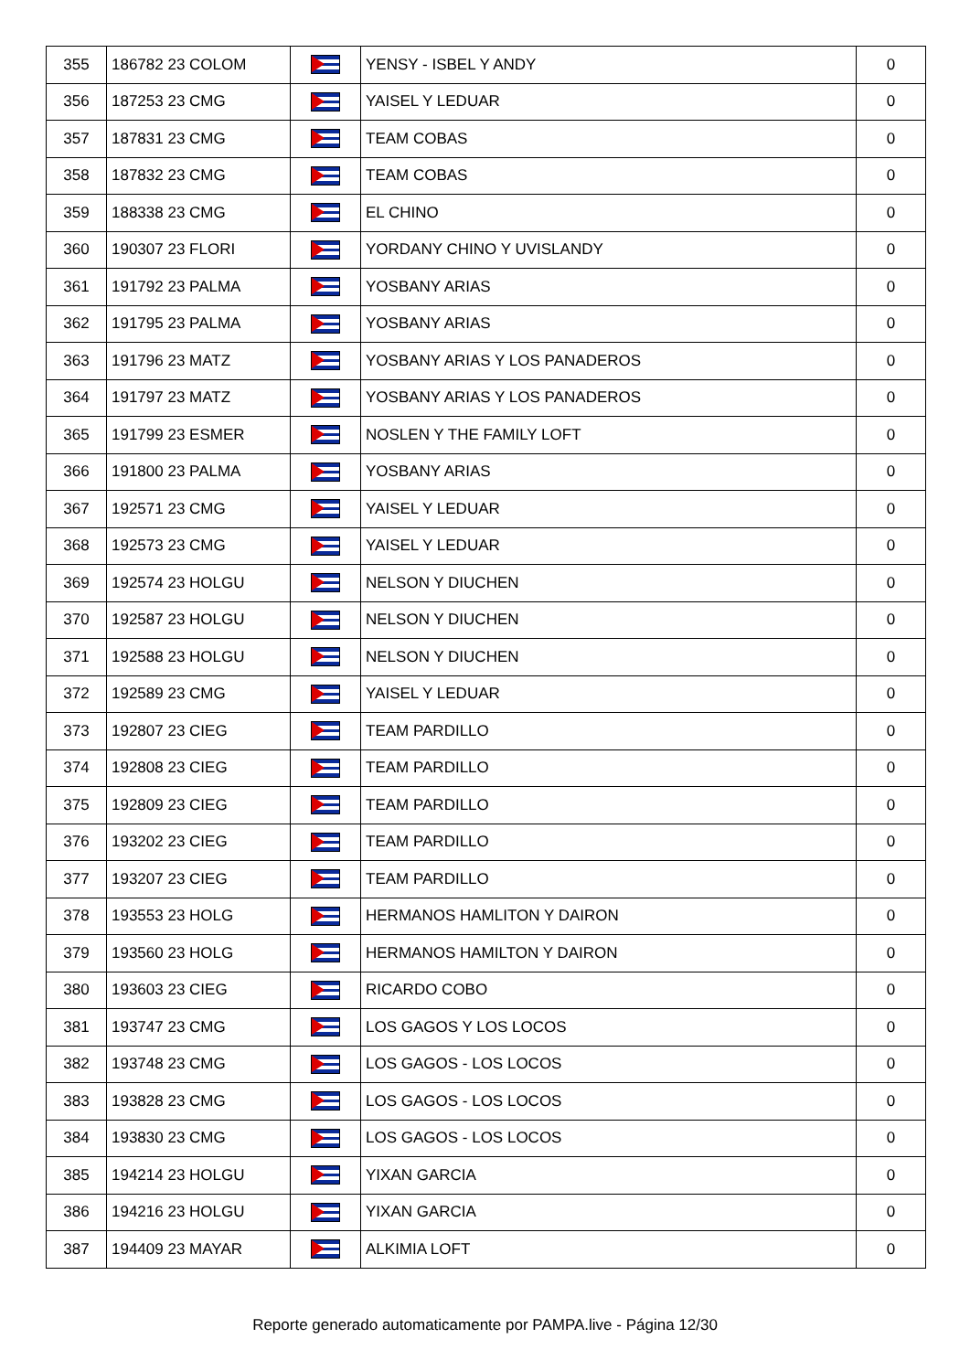| 355 | 186782 23 COLOM | | YENSY - ISBEL Y ANDY | 0 |
| 356 | 187253 23 CMG | | YAISEL Y LEDUAR | 0 |
| 357 | 187831 23 CMG | | TEAM COBAS | 0 |
| 358 | 187832 23 CMG | | TEAM COBAS | 0 |
| 359 | 188338 23 CMG | | EL CHINO | 0 |
| 360 | 190307 23 FLORI | | YORDANY CHINO Y UVISLANDY | 0 |
| 361 | 191792 23 PALMA | | YOSBANY ARIAS | 0 |
| 362 | 191795 23 PALMA | | YOSBANY ARIAS | 0 |
| 363 | 191796 23 MATZ | | YOSBANY ARIAS Y LOS PANADEROS | 0 |
| 364 | 191797 23 MATZ | | YOSBANY ARIAS Y LOS PANADEROS | 0 |
| 365 | 191799 23 ESMER | | NOSLEN Y THE FAMILY LOFT | 0 |
| 366 | 191800 23 PALMA | | YOSBANY ARIAS | 0 |
| 367 | 192571 23 CMG | | YAISEL Y LEDUAR | 0 |
| 368 | 192573 23 CMG | | YAISEL Y LEDUAR | 0 |
| 369 | 192574 23 HOLGU | | NELSON Y DIUCHEN | 0 |
| 370 | 192587 23 HOLGU | | NELSON Y DIUCHEN | 0 |
| 371 | 192588 23 HOLGU | | NELSON Y DIUCHEN | 0 |
| 372 | 192589 23 CMG | | YAISEL Y LEDUAR | 0 |
| 373 | 192807 23 CIEG | | TEAM PARDILLO | 0 |
| 374 | 192808 23 CIEG | | TEAM PARDILLO | 0 |
| 375 | 192809 23 CIEG | | TEAM PARDILLO | 0 |
| 376 | 193202 23 CIEG | | TEAM PARDILLO | 0 |
| 377 | 193207 23 CIEG | | TEAM PARDILLO | 0 |
| 378 | 193553 23 HOLG | | HERMANOS HAMLITON Y DAIRON | 0 |
| 379 | 193560 23 HOLG | | HERMANOS HAMILTON Y DAIRON | 0 |
| 380 | 193603 23 CIEG | | RICARDO COBO | 0 |
| 381 | 193747 23 CMG | | LOS GAGOS Y LOS LOCOS | 0 |
| 382 | 193748 23 CMG | | LOS GAGOS - LOS LOCOS | 0 |
| 383 | 193828 23 CMG | | LOS GAGOS - LOS LOCOS | 0 |
| 384 | 193830 23 CMG | | LOS GAGOS - LOS LOCOS | 0 |
| 385 | 194214 23 HOLGU | | YIXAN GARCIA | 0 |
| 386 | 194216 23 HOLGU | | YIXAN GARCIA | 0 |
| 387 | 194409 23 MAYAR | | ALKIMIA LOFT | 0 |
Reporte generado automaticamente por PAMPA.live - Página 12/30